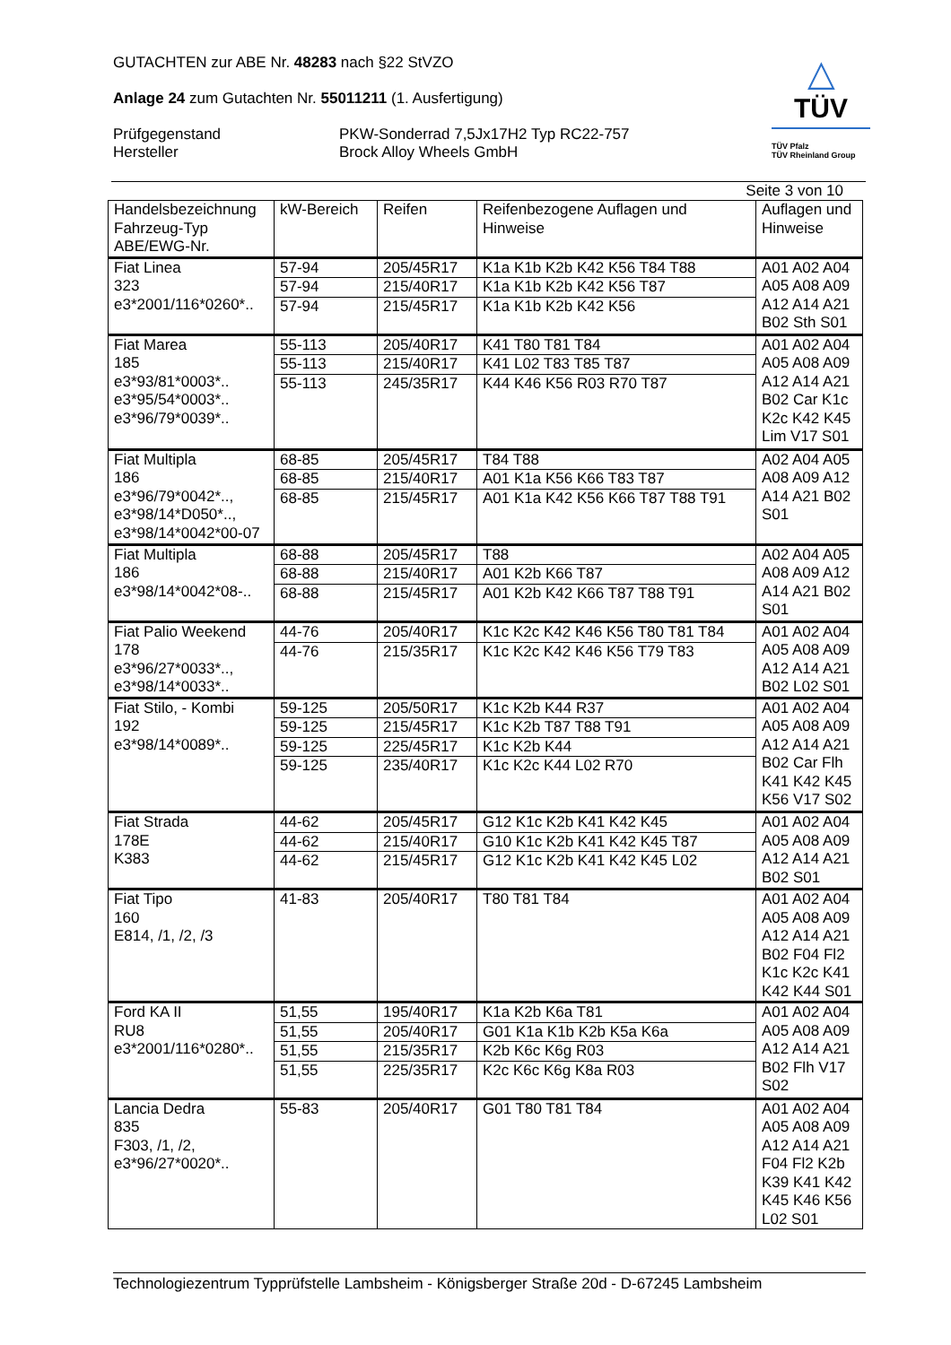△
TÜV
TÜV Pfalz
TÜV Rheinland Group
GUTACHTEN zur ABE Nr. 48283 nach §22 StVZO
Anlage 24 zum Gutachten Nr. 55011211 (1. Ausfertigung)
Prüfgegenstand PKW-Sonderrad 7,5Jx17H2 Typ RC22-757
Hersteller Brock Alloy Wheels GmbH
Seite 3 von 10
| Handelsbezeichnung Fahrzeug-Typ ABE/EWG-Nr. | kW-Bereich | Reifen | Reifenbezogene Auflagen und Hinweise | Auflagen und Hinweise |
| --- | --- | --- | --- | --- |
| Fiat Linea 323 e3*2001/116*0260*.. | 57-94 | 205/45R17 | K1a K1b K2b K42 K56 T84 T88 | A01 A02 A04 A05 A08 A09 A12 A14 A21 B02 Sth S01 |
| | 57-94 | 215/40R17 | K1a K1b K2b K42 K56 T87 | |
| | 57-94 | 215/45R17 | K1a K1b K2b K42 K56 | |
| Fiat Marea 185 e3*93/81*0003*.. e3*95/54*0003*.. e3*96/79*0039*.. | 55-113 | 205/40R17 | K41 T80 T81 T84 | A01 A02 A04 A05 A08 A09 A12 A14 A21 B02 Car K1c K2c K42 K45 Lim V17 S01 |
| | 55-113 | 215/40R17 | K41 L02 T83 T85 T87 | |
| | 55-113 | 245/35R17 | K44 K46 K56 R03 R70 T87 | |
| Fiat Multipla 186 e3*96/79*0042*.., e3*98/14*D050*.., e3*98/14*0042*00-07 | 68-85 | 205/45R17 | T84 T88 | A02 A04 A05 A08 A09 A12 A14 A21 B02 S01 |
| | 68-85 | 215/40R17 | A01 K1a K56 K66 T83 T87 | |
| | 68-85 | 215/45R17 | A01 K1a K42 K56 K66 T87 T88 T91 | |
| Fiat Multipla 186 e3*98/14*0042*08-.. | 68-88 | 205/45R17 | T88 | A02 A04 A05 A08 A09 A12 A14 A21 B02 S01 |
| | 68-88 | 215/40R17 | A01 K2b K66 T87 | |
| | 68-88 | 215/45R17 | A01 K2b K42 K66 T87 T88 T91 | |
| Fiat Palio Weekend 178 e3*96/27*0033*.., e3*98/14*0033*.. | 44-76 | 205/40R17 | K1c K2c K42 K46 K56 T80 T81 T84 | A01 A02 A04 A05 A08 A09 A12 A14 A21 B02 L02 S01 |
| | 44-76 | 215/35R17 | K1c K2c K42 K46 K56 T79 T83 | |
| Fiat Stilo, - Kombi 192 e3*98/14*0089*.. | 59-125 | 205/50R17 | K1c K2b K44 R37 | A01 A02 A04 A05 A08 A09 A12 A14 A21 B02 Car Flh K41 K42 K45 K56 V17 S02 |
| | 59-125 | 215/45R17 | K1c K2b T87 T88 T91 | |
| | 59-125 | 225/45R17 | K1c K2b K44 | |
| | 59-125 | 235/40R17 | K1c K2c K44 L02 R70 | |
| Fiat Strada 178E K383 | 44-62 | 205/45R17 | G12 K1c K2b K41 K42 K45 | A01 A02 A04 A05 A08 A09 A12 A14 A21 B02 S01 |
| | 44-62 | 215/40R17 | G10 K1c K2b K41 K42 K45 T87 | |
| | 44-62 | 215/45R17 | G12 K1c K2b K41 K42 K45 L02 | |
| Fiat Tipo 160 E814, /1, /2, /3 | 41-83 | 205/40R17 | T80 T81 T84 | A01 A02 A04 A05 A08 A09 A12 A14 A21 B02 F04 Fl2 K1c K2c K41 K42 K44 S01 |
| Ford KA II RU8 e3*2001/116*0280*.. | 51,55 | 195/40R17 | K1a K2b K6a T81 | A01 A02 A04 A05 A08 A09 A12 A14 A21 B02 Flh V17 S02 |
| | 51,55 | 205/40R17 | G01 K1a K1b K2b K5a K6a | |
| | 51,55 | 215/35R17 | K2b K6c K6g R03 | |
| | 51,55 | 225/35R17 | K2c K6c K6g K8a R03 | |
| Lancia Dedra 835 F303, /1, /2, e3*96/27*0020*.. | 55-83 | 205/40R17 | G01 T80 T81 T84 | A01 A02 A04 A05 A08 A09 A12 A14 A21 F04 Fl2 K2b K39 K41 K42 K45 K46 K56 L02 S01 |
Technologiezentrum Typprüfstelle Lambsheim - Königsberger Straße 20d - D-67245 Lambsheim